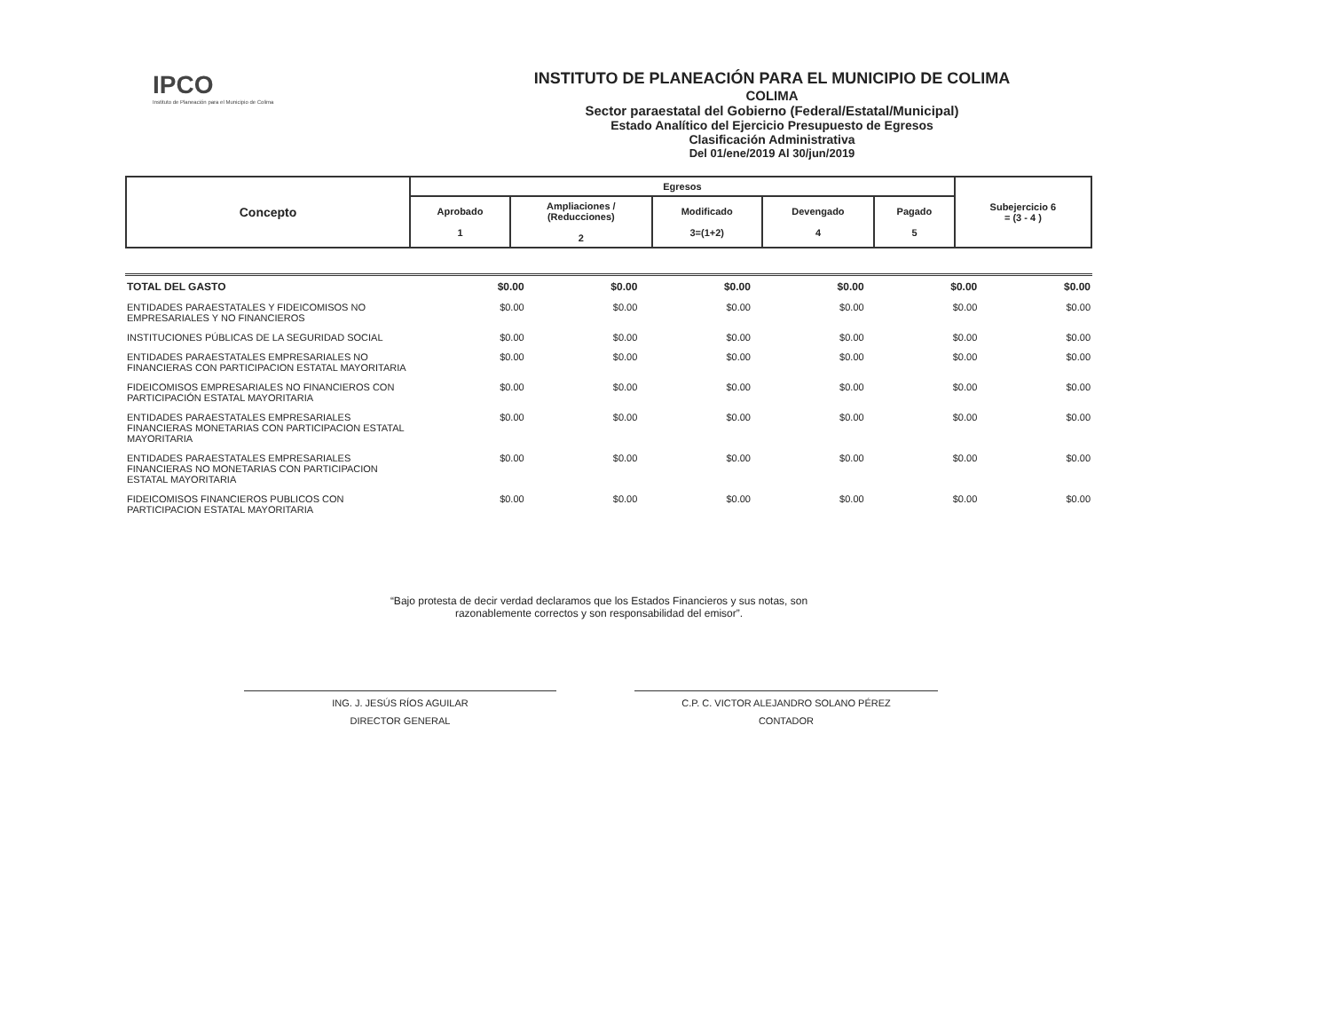IPCO
Instituto de Planeación para el Municipio de Colima
INSTITUTO DE PLANEACIÓN PARA EL MUNICIPIO DE COLIMA
COLIMA
Sector paraestatal del Gobierno (Federal/Estatal/Municipal)
Estado Analítico del Ejercicio Presupuesto de Egresos
Clasificación Administrativa
Del 01/ene/2019 Al 30/jun/2019
| Concepto | Egresos | | | | | Subejercicio 6 = (3 - 4 ) |
| --- | --- | --- | --- | --- | --- | --- |
| | Aprobado 1 | Ampliaciones / (Reducciones) 2 | Modificado 3=(1+2) | Devengado 4 | Pagado 5 | |
| TOTAL DEL GASTO | $0.00 | $0.00 | $0.00 | $0.00 | $0.00 | $0.00 |
| ENTIDADES PARAESTATALES Y FIDEICOMISOS NO EMPRESARIALES Y NO FINANCIEROS | $0.00 | $0.00 | $0.00 | $0.00 | $0.00 | $0.00 |
| INSTITUCIONES PÚBLICAS DE LA SEGURIDAD SOCIAL | $0.00 | $0.00 | $0.00 | $0.00 | $0.00 | $0.00 |
| ENTIDADES PARAESTATALES EMPRESARIALES NO FINANCIERAS CON PARTICIPACION ESTATAL MAYORITARIA | $0.00 | $0.00 | $0.00 | $0.00 | $0.00 | $0.00 |
| FIDEICOMISOS EMPRESARIALES NO FINANCIEROS CON PARTICIPACIÓN ESTATAL MAYORITARIA | $0.00 | $0.00 | $0.00 | $0.00 | $0.00 | $0.00 |
| ENTIDADES PARAESTATALES EMPRESARIALES FINANCIERAS MONETARIAS CON PARTICIPACION ESTATAL MAYORITARIA | $0.00 | $0.00 | $0.00 | $0.00 | $0.00 | $0.00 |
| ENTIDADES PARAESTATALES EMPRESARIALES FINANCIERAS NO MONETARIAS CON PARTICIPACION ESTATAL MAYORITARIA | $0.00 | $0.00 | $0.00 | $0.00 | $0.00 | $0.00 |
| FIDEICOMISOS FINANCIEROS PUBLICOS CON PARTICIPACION ESTATAL MAYORITARIA | $0.00 | $0.00 | $0.00 | $0.00 | $0.00 | $0.00 |
“Bajo protesta de decir verdad declaramos que los Estados Financieros y sus notas, son
razonablemente correctos y son responsabilidad del emisor”.
ING. J. JESÚS RÍOS AGUILAR
DIRECTOR GENERAL
C.P. C. VICTOR ALEJANDRO SOLANO PÉREZ
CONTADOR